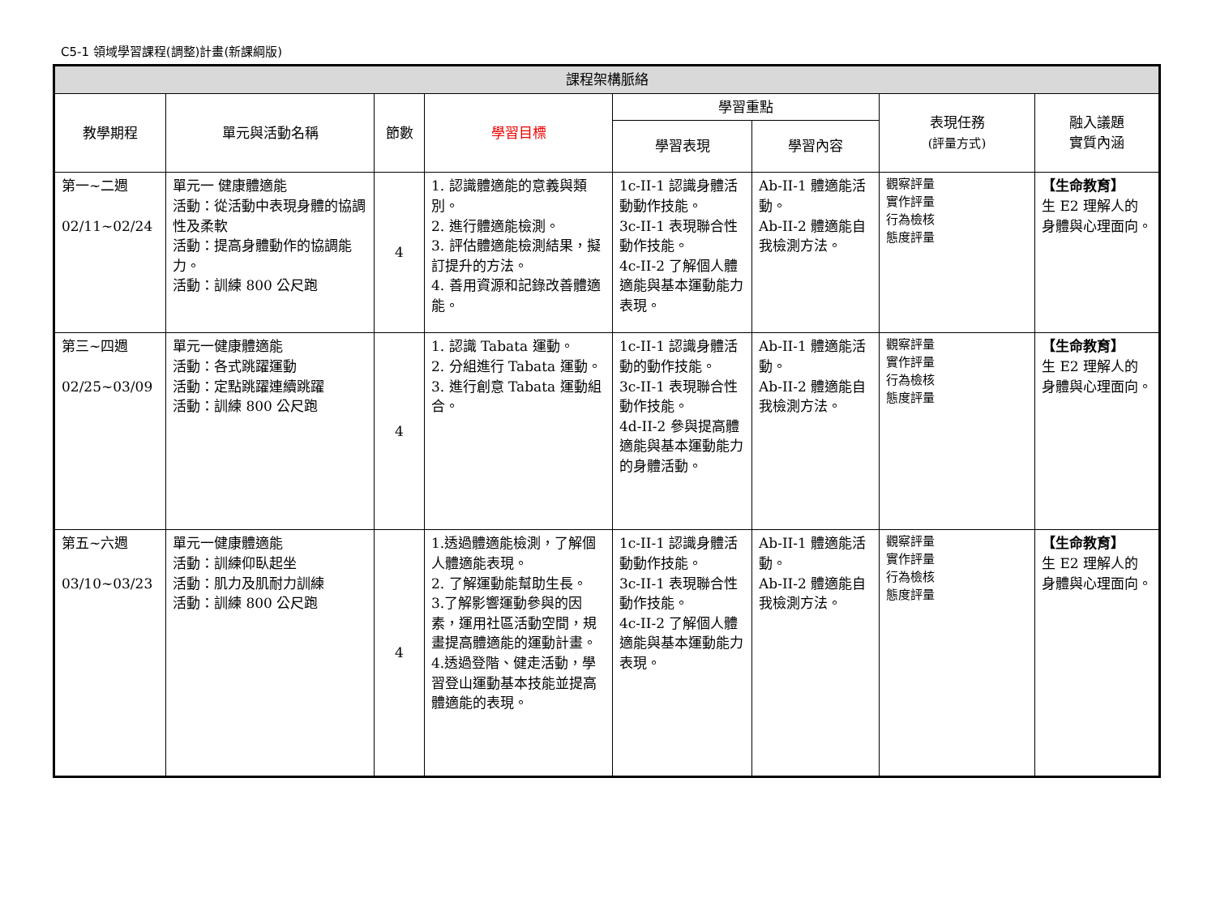C5-1 領域學習課程(調整)計畫(新課綱版)
| 課程架構脈絡 | | | | | | | |
| --- | --- | --- | --- | --- | --- | --- | --- |
| 教學期程 | 單元與活動名稱 | 節數 | 學習目標 | 學習重點 | | 表現任務 (評量方式) | 融入議題 實質內涵 |
| | | | | 學習表現 | 學習內容 | | |
| 第一~二週 02/11~02/24 | 單元一 健康體適能 活動：從活動中表現身體的協調性及柔軟 活動：提高身體動作的協調能力。 活動：訓練 800 公尺跑 | 4 | 1. 認識體適能的意義與類別。 2. 進行體適能檢測。 3. 評估體適能檢測結果，擬訂提升的方法。 4. 善用資源和記錄改善體適能。 | 1c-II-1 認識身體活動動作技能。 3c-II-1 表現聯合性動作技能。 4c-II-2 了解個人體適能與基本運動能力表現。 | Ab-II-1 體適能活動。 Ab-II-2 體適能自我檢測方法。 | 觀察評量 實作評量 行為檢核 態度評量 | 【生命教育】 生 E2 理解人的身體與心理面向。 |
| 第三~四週 02/25~03/09 | 單元一健康體適能 活動：各式跳躍運動 活動：定點跳躍連續跳躍 活動：訓練 800 公尺跑 | 4 | 1. 認識 Tabata 運動。 2. 分組進行 Tabata 運動。 3. 進行創意 Tabata 運動組合。 | 1c-II-1 認識身體活動的動作技能。 3c-II-1 表現聯合性動作技能。 4d-II-2 參與提高體適能與基本運動能力的身體活動。 | Ab-II-1 體適能活動。 Ab-II-2 體適能自我檢測方法。 | 觀察評量 實作評量 行為檢核 態度評量 | 【生命教育】 生 E2 理解人的身體與心理面向。 |
| 第五~六週 03/10~03/23 | 單元一健康體適能 活動：訓練仰臥起坐 活動：肌力及肌耐力訓練 活動：訓練 800 公尺跑 | 4 | 1.透過體適能檢測，了解個人體適能表現。 2. 了解運動能幫助生長。 3.了解影響運動參與的因素，運用社區活動空間，規畫提高體適能的運動計畫。 4.透過登階、健走活動，學習登山運動基本技能並提高體適能的表現。 | 1c-II-1 認識身體活動動作技能。 3c-II-1 表現聯合性動作技能。 4c-II-2 了解個人體適能與基本運動能力表現。 | Ab-II-1 體適能活動。 Ab-II-2 體適能自我檢測方法。 | 觀察評量 實作評量 行為檢核 態度評量 | 【生命教育】 生 E2 理解人的身體與心理面向。 |